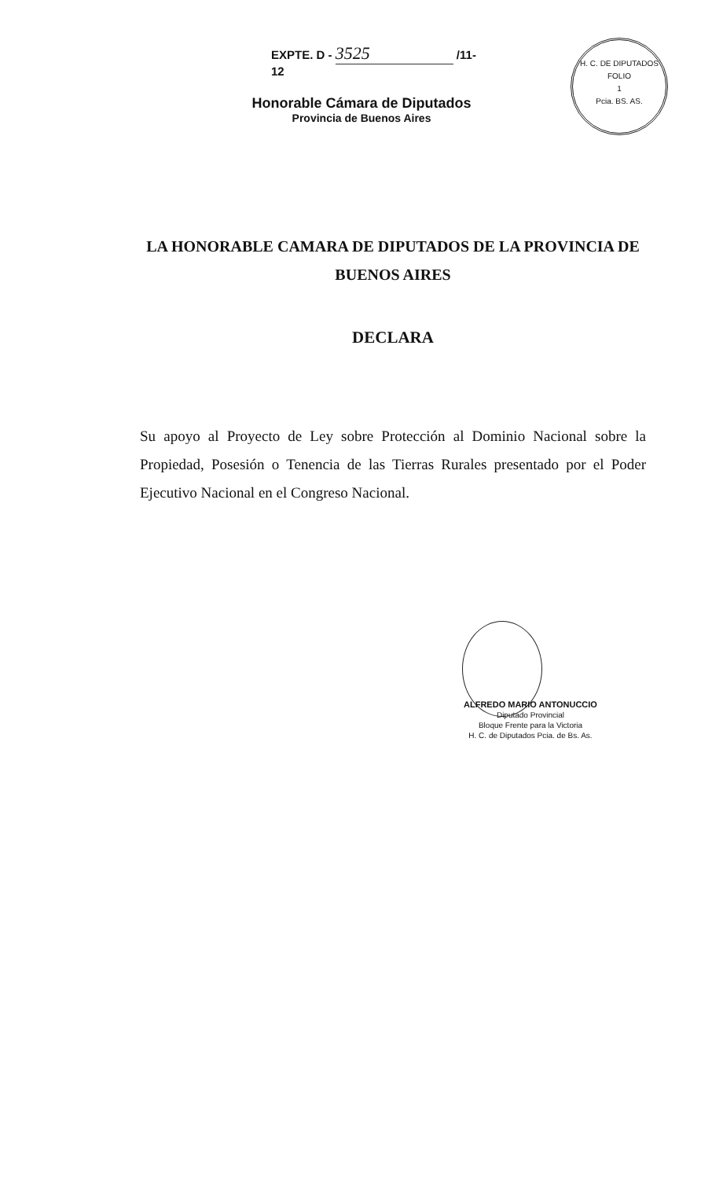EXPTE. D - 3525 /11-12
Honorable Cámara de Diputados
Provincia de Buenos Aires
H. C. DE DIPUTADOS
FOLIO
1
Pcia. BS. AS.
LA HONORABLE CAMARA DE DIPUTADOS DE LA PROVINCIA DE BUENOS AIRES
DECLARA
Su apoyo al Proyecto de Ley sobre Protección al Dominio Nacional sobre la Propiedad, Posesión o Tenencia de las Tierras Rurales presentado por el Poder Ejecutivo Nacional en el Congreso Nacional.
ALFREDO MARIO ANTONUCCIO
Diputado Provincial
Bloque Frente para la Victoria
H. C. de Diputados Pcia. de Bs. As.